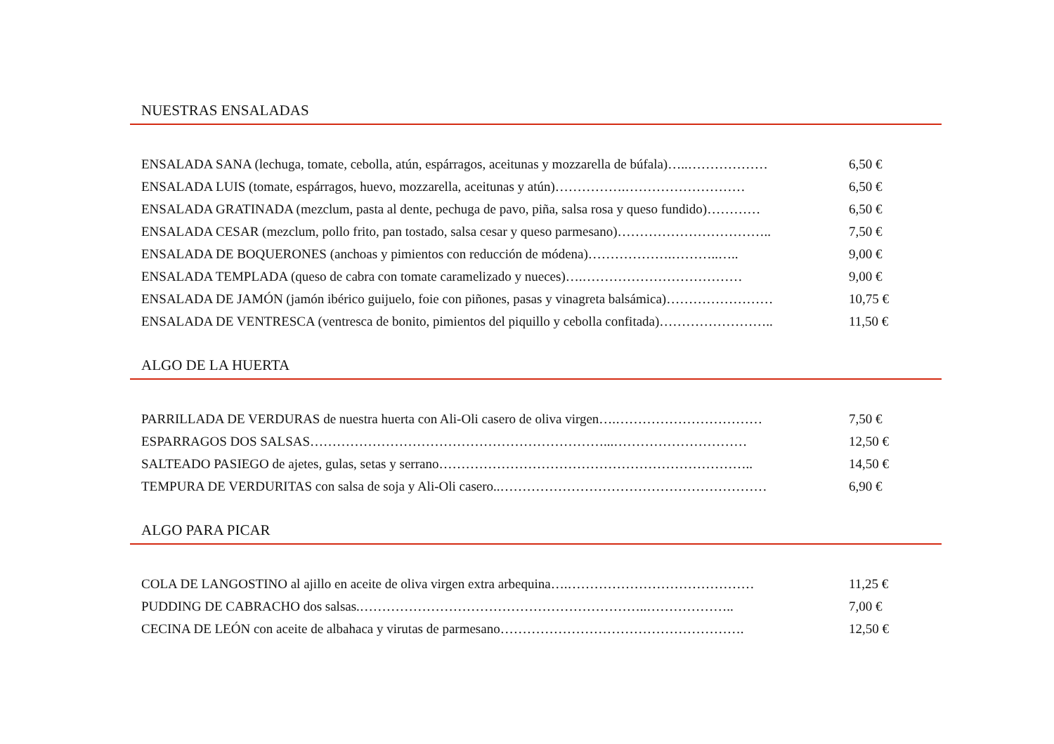NUESTRAS ENSALADAS
ENSALADA SANA (lechuga, tomate, cebolla, atún, espárragos, aceitunas y mozzarella de búfala)…..……………… 6,50 €
ENSALADA LUIS (tomate, espárragos, huevo, mozzarella, aceitunas y atún)…………….……………………… 6,50 €
ENSALADA GRATINADA (mezclum, pasta al dente, pechuga de pavo, piña, salsa rosa y queso fundido)………… 6,50 €
ENSALADA CESAR (mezclum, pollo frito, pan tostado, salsa cesar y queso parmesano)…………………………….. 7,50 €
ENSALADA DE BOQUERONES (anchoas y pimientos con reducción de módena)……………….………..….. 9,00 €
ENSALADA TEMPLADA (queso de cabra con tomate caramelizado y nueces)….……………………………… 9,00 €
ENSALADA DE JAMÓN (jamón ibérico guijuelo, foie con piñones, pasas y vinagreta balsámica)…………………… 10,75 €
ENSALADA DE VENTRESCA (ventresca de bonito, pimientos del piquillo y cebolla confitada)…………………….. 11,50 €
ALGO DE LA HUERTA
PARRILLADA DE VERDURAS de nuestra huerta con Ali-Oli casero de oliva virgen….…………………………… 7,50 €
ESPARRAGOS DOS SALSAS…………………………………………………………...………………………… 12,50 €
SALTEADO PASIEGO de ajetes, gulas, setas y serrano…………………………………………………………….. 14,50 €
TEMPURA DE VERDURITAS con salsa de soja y Ali-Oli casero..…………………………………………………… 6,90 €
ALGO PARA PICAR
COLA DE LANGOSTINO al ajillo en aceite de oliva virgen extra arbequina….…………………………………… 11,25 €
PUDDING DE CABRACHO dos salsas.………………………………………………………..……………….. 7,00 €
CECINA DE LEÓN con aceite de albahaca y virutas de parmesano………………………………………………. 12,50 €